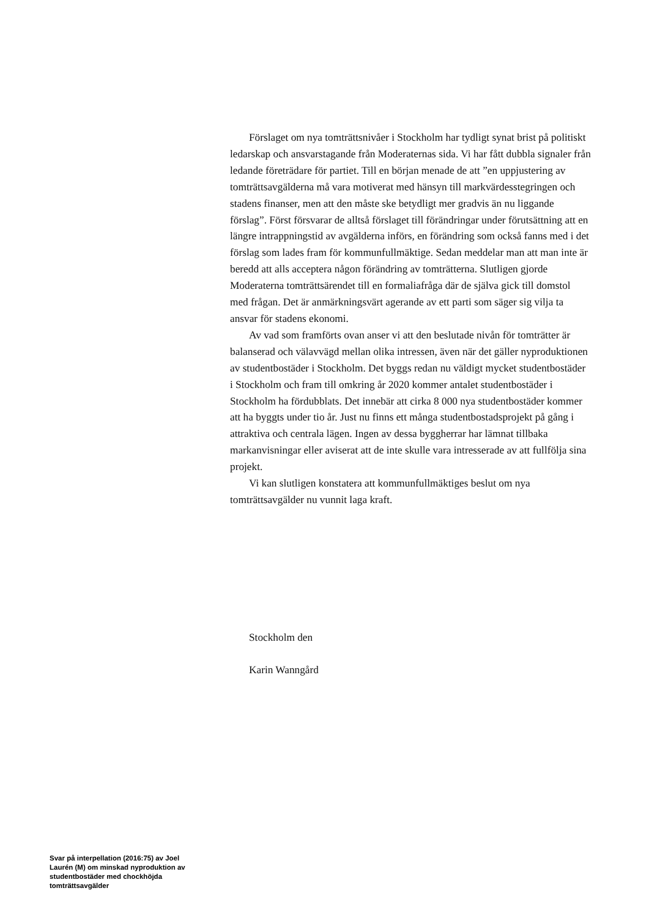Förslaget om nya tomträttsnivåer i Stockholm har tydligt synat brist på politiskt ledarskap och ansvarstagande från Moderaternas sida. Vi har fått dubbla signaler från ledande företrädare för partiet. Till en början menade de att ”en uppjustering av tomträttsavgälderna må vara motiverat med hänsyn till markvärdesstegringen och stadens finanser, men att den måste ske betydligt mer gradvis än nu liggande förslag”. Först försvarar de alltså förslaget till förändringar under förutsättning att en längre intrappningstid av avgälderna införs, en förändring som också fanns med i det förslag som lades fram för kommunfullmäktige. Sedan meddelar man att man inte är beredd att alls acceptera någon förändring av tomträtterna. Slutligen gjorde Moderaterna tomträttsärendet till en formaliafråga där de själva gick till domstol med frågan. Det är anmärkningsvärt agerande av ett parti som säger sig vilja ta ansvar för stadens ekonomi.
Av vad som framförts ovan anser vi att den beslutade nivån för tomträtter är balanserad och välavvägd mellan olika intressen, även när det gäller nyproduktionen av studentbostäder i Stockholm. Det byggs redan nu väldigt mycket studentbostäder i Stockholm och fram till omkring år 2020 kommer antalet studentbostäder i Stockholm ha fördubblats. Det innebär att cirka 8 000 nya studentbostäder kommer att ha byggts under tio år. Just nu finns ett många studentbostadsprojekt på gång i attraktiva och centrala lägen. Ingen av dessa byggherrar har lämnat tillbaka markanvisningar eller aviserat att de inte skulle vara intresserade av att fullfölja sina projekt.
Vi kan slutligen konstatera att kommunfullmäktiges beslut om nya tomträttsavgälder nu vunnit laga kraft.
Stockholm den
Karin Wanngård
Svar på interpellation (2016:75) av Joel Laurén (M) om minskad nyproduktion av studentbostäder med chockhöjda tomträttsavgälder